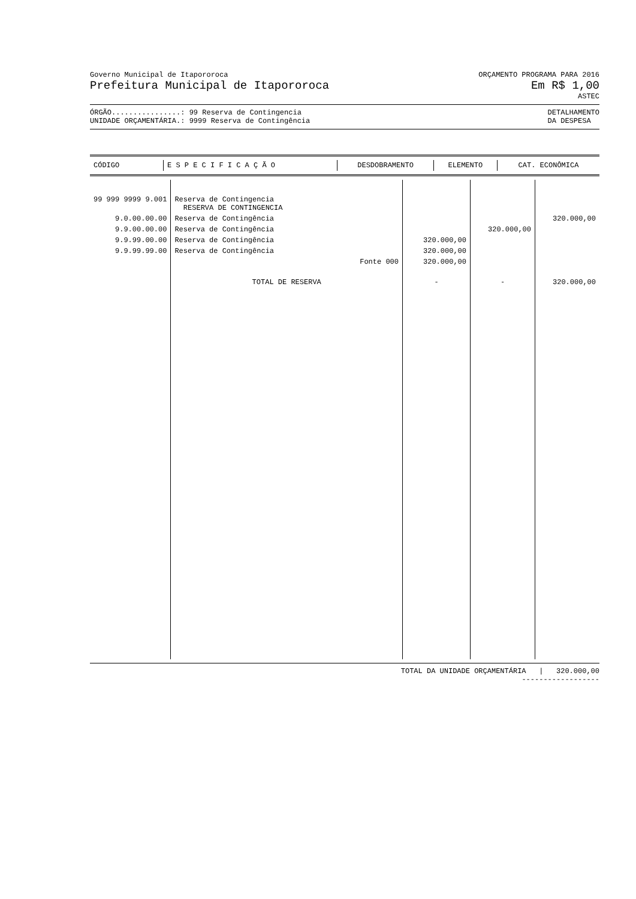Governo Municipal de Itapororoca ORÇAMENTO PROGRAMA PARA 2016
Prefeitura Municipal de Itapororoca Em R$ 1,00
ASTEC
ÓRGÃO................: 99 Reserva de Contingencia
UNIDADE ORÇAMENTÁRIA.: 9999 Reserva de Contingência DETALHAMENTO
DA DESPESA
| CÓDIGO | E S P E C I F I C A Ç Ã O | DESDOBRAMENTO | ELEMENTO | CAT. ECONÔMICA |
| --- | --- | --- | --- | --- |
| 99 999 9999 9.001 | Reserva de Contingencia RESERVA DE CONTINGENCIA | | | |
| 9.0.00.00.00 | Reserva de Contingência | | | 320.000,00 |
| 9.9.00.00.00 | Reserva de Contingência | | 320.000,00 | |
| 9.9.99.00.00 | Reserva de Contingência | 320.000,00 | | |
| 9.9.99.99.00 | Reserva de Contingência | 320.000,00 | | |
| | Fonte 000 | 320.000,00 | | |
| | TOTAL DE RESERVA | - | - | 320.000,00 |
TOTAL DA UNIDADE ORÇAMENTÁRIA | 320.000,00
------------------